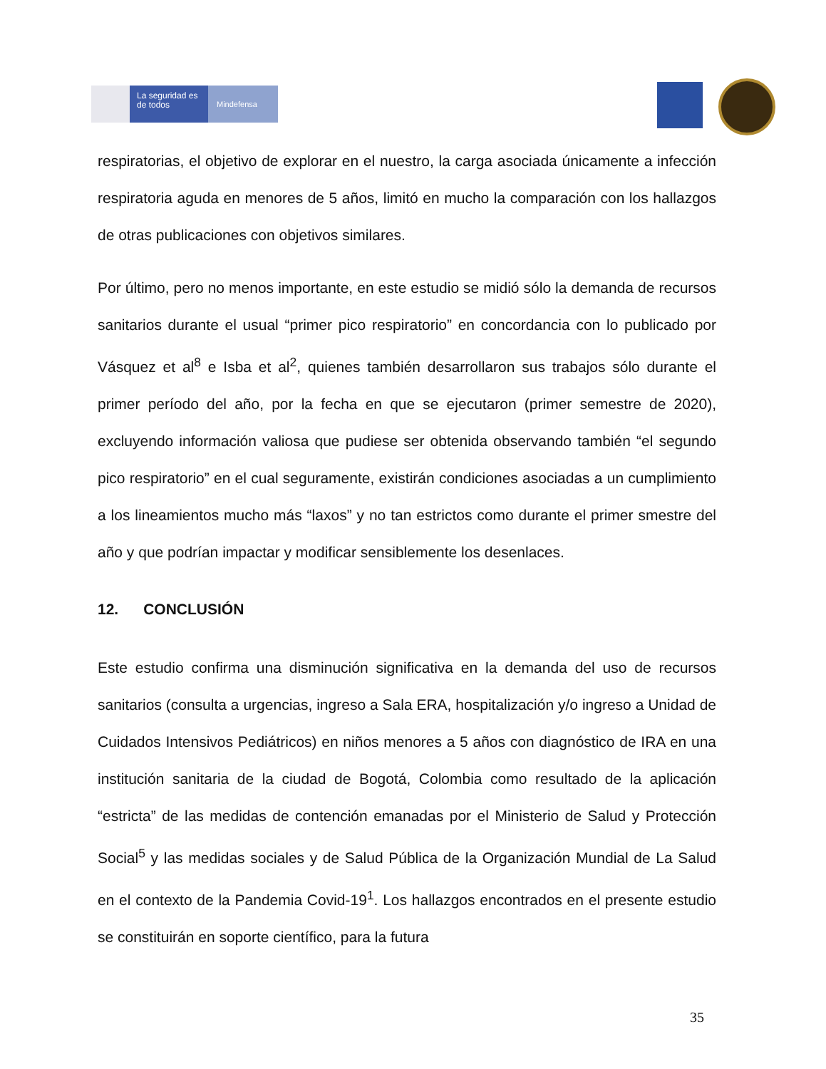La seguridad es de todos
Mindefensa
respiratorias, el objetivo de explorar en el nuestro, la carga asociada únicamente a infección respiratoria aguda en menores de 5 años, limitó en mucho la comparación con los hallazgos de otras publicaciones con objetivos similares.
Por último, pero no menos importante, en este estudio se midió sólo la demanda de recursos sanitarios durante el usual “primer pico respiratorio” en concordancia con lo publicado por Vásquez et al<sup>8</sup> e Isba et al<sup>2</sup>, quienes también desarrollaron sus trabajos sólo durante el primer período del año, por la fecha en que se ejecutaron (primer semestre de 2020), excluyendo información valiosa que pudiese ser obtenida observando también “el segundo pico respiratorio” en el cual seguramente, existirán condiciones asociadas a un cumplimiento a los lineamientos mucho más “laxos” y no tan estrictos como durante el primer smestre del año y que podrían impactar y modificar sensiblemente los desenlaces.
12. CONCLUSIÓN
Este estudio confirma una disminución significativa en la demanda del uso de recursos sanitarios (consulta a urgencias, ingreso a Sala ERA, hospitalización y/o ingreso a Unidad de Cuidados Intensivos Pediátricos) en niños menores a 5 años con diagnóstico de IRA en una institución sanitaria de la ciudad de Bogotá, Colombia como resultado de la aplicación “estricta” de las medidas de contención emanadas por el Ministerio de Salud y Protección Social<sup>5</sup> y las medidas sociales y de Salud Pública de la Organización Mundial de La Salud en el contexto de la Pandemia Covid-19<sup>1</sup>. Los hallazgos encontrados en el presente estudio se constituirán en soporte científico, para la futura
35